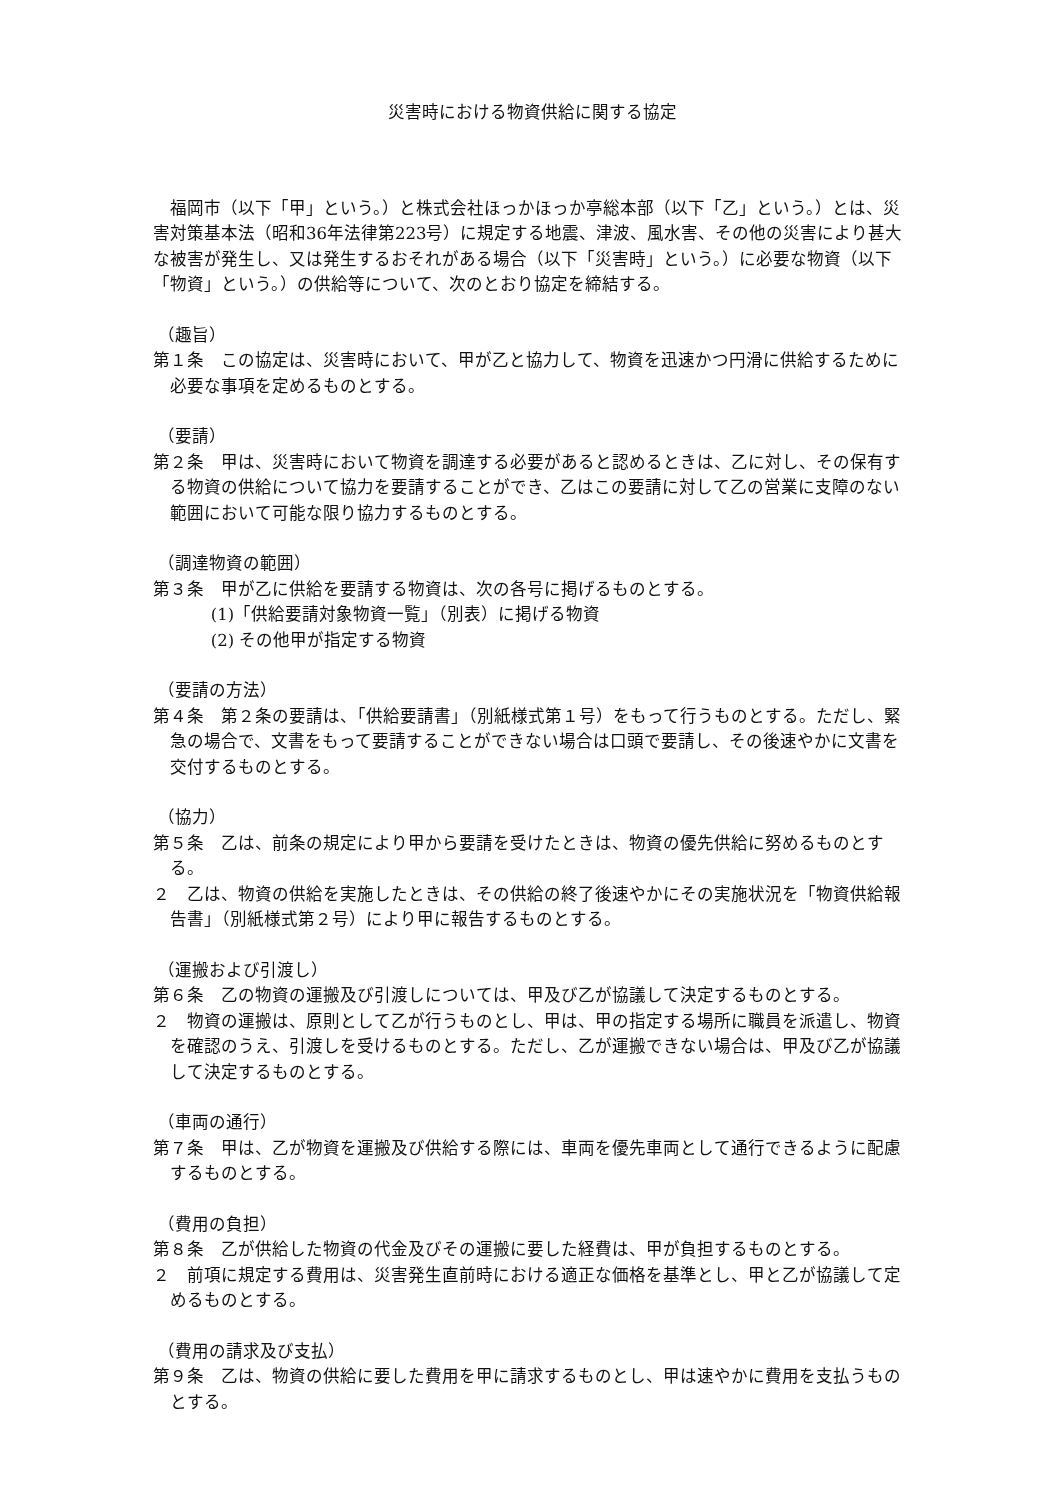災害時における物資供給に関する協定
福岡市（以下「甲」という。）と株式会社ほっかほっか亭総本部（以下「乙」という。）とは、災害対策基本法（昭和36年法律第223号）に規定する地震、津波、風水害、その他の災害により甚大な被害が発生し、又は発生するおそれがある場合（以下「災害時」という。）に必要な物資（以下「物資」という。）の供給等について、次のとおり協定を締結する。
（趣旨）
第１条　この協定は、災害時において、甲が乙と協力して、物資を迅速かつ円滑に供給するために必要な事項を定めるものとする。
（要請）
第２条　甲は、災害時において物資を調達する必要があると認めるときは、乙に対し、その保有する物資の供給について協力を要請することができ、乙はこの要請に対して乙の営業に支障のない範囲において可能な限り協力するものとする。
（調達物資の範囲）
第３条　甲が乙に供給を要請する物資は、次の各号に掲げるものとする。
(1)「供給要請対象物資一覧」（別表）に掲げる物資
(2) その他甲が指定する物資
（要請の方法）
第４条　第２条の要請は、「供給要請書」（別紙様式第１号）をもって行うものとする。ただし、緊急の場合で、文書をもって要請することができない場合は口頭で要請し、その後速やかに文書を交付するものとする。
（協力）
第５条　乙は、前条の規定により甲から要請を受けたときは、物資の優先供給に努めるものとする。
２　乙は、物資の供給を実施したときは、その供給の終了後速やかにその実施状況を「物資供給報告書」（別紙様式第２号）により甲に報告するものとする。
（運搬および引渡し）
第６条　乙の物資の運搬及び引渡しについては、甲及び乙が協議して決定するものとする。
２　物資の運搬は、原則として乙が行うものとし、甲は、甲の指定する場所に職員を派遣し、物資を確認のうえ、引渡しを受けるものとする。ただし、乙が運搬できない場合は、甲及び乙が協議して決定するものとする。
（車両の通行）
第７条　甲は、乙が物資を運搬及び供給する際には、車両を優先車両として通行できるように配慮するものとする。
（費用の負担）
第８条　乙が供給した物資の代金及びその運搬に要した経費は、甲が負担するものとする。
２　前項に規定する費用は、災害発生直前時における適正な価格を基準とし、甲と乙が協議して定めるものとする。
（費用の請求及び支払）
第９条　乙は、物資の供給に要した費用を甲に請求するものとし、甲は速やかに費用を支払うものとする。